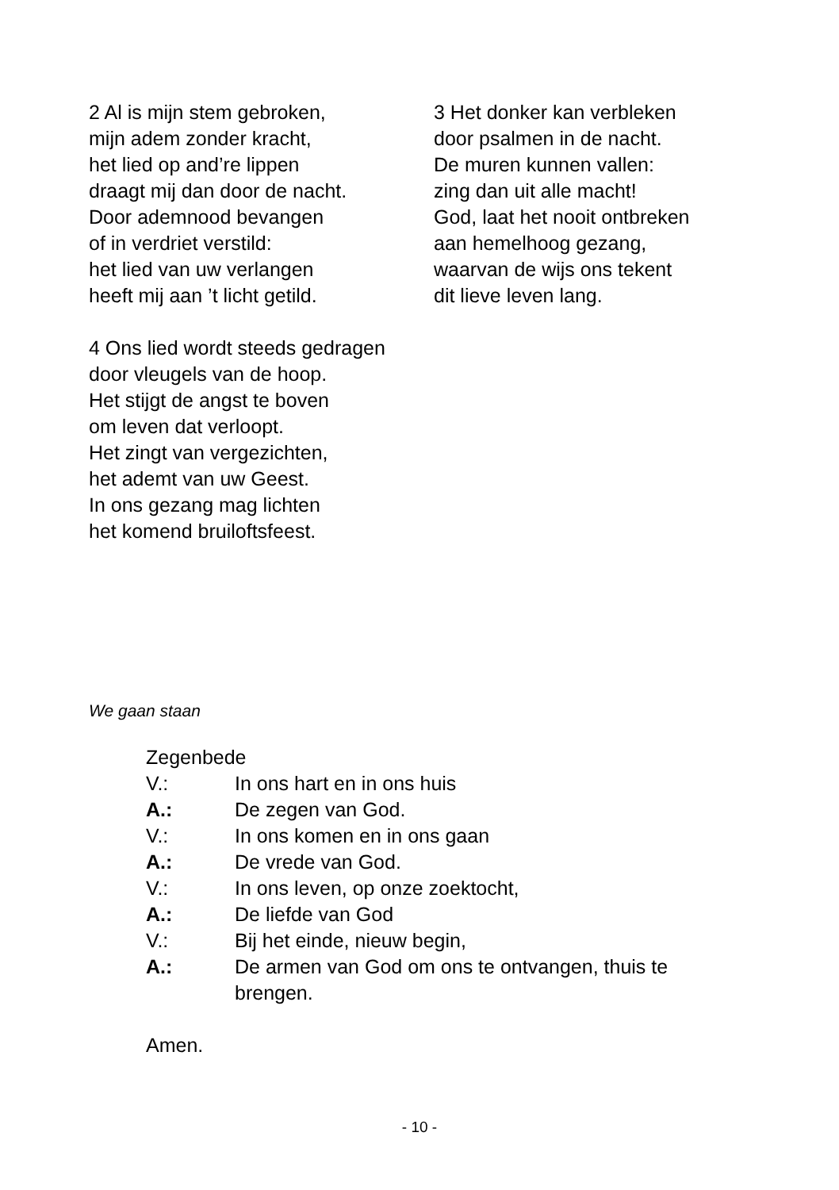2 Al is mijn stem gebroken,
mijn adem zonder kracht,
het lied op and’re lippen
draagt mij dan door de nacht.
Door ademnood bevangen
of in verdriet verstild:
het lied van uw verlangen
heeft mij aan ’t licht getild.
3 Het donker kan verbleken
door psalmen in de nacht.
De muren kunnen vallen:
zing dan uit alle macht!
God, laat het nooit ontbreken
aan hemelhoog gezang,
waarvan de wijs ons tekent
dit lieve leven lang.
4 Ons lied wordt steeds gedragen
door vleugels van de hoop.
Het stijgt de angst te boven
om leven dat verloopt.
Het zingt van vergezichten,
het ademt van uw Geest.
In ons gezang mag lichten
het komend bruiloftsfeest.
We gaan staan
Zegenbede
V.: In ons hart en in ons huis
A.: De zegen van God.
V.: In ons komen en in ons gaan
A.: De vrede van God.
V.: In ons leven, op onze zoektocht,
A.: De liefde van God
V.: Bij het einde, nieuw begin,
A.: De armen van God om ons te ontvangen, thuis te brengen.
Amen.
- 10 -